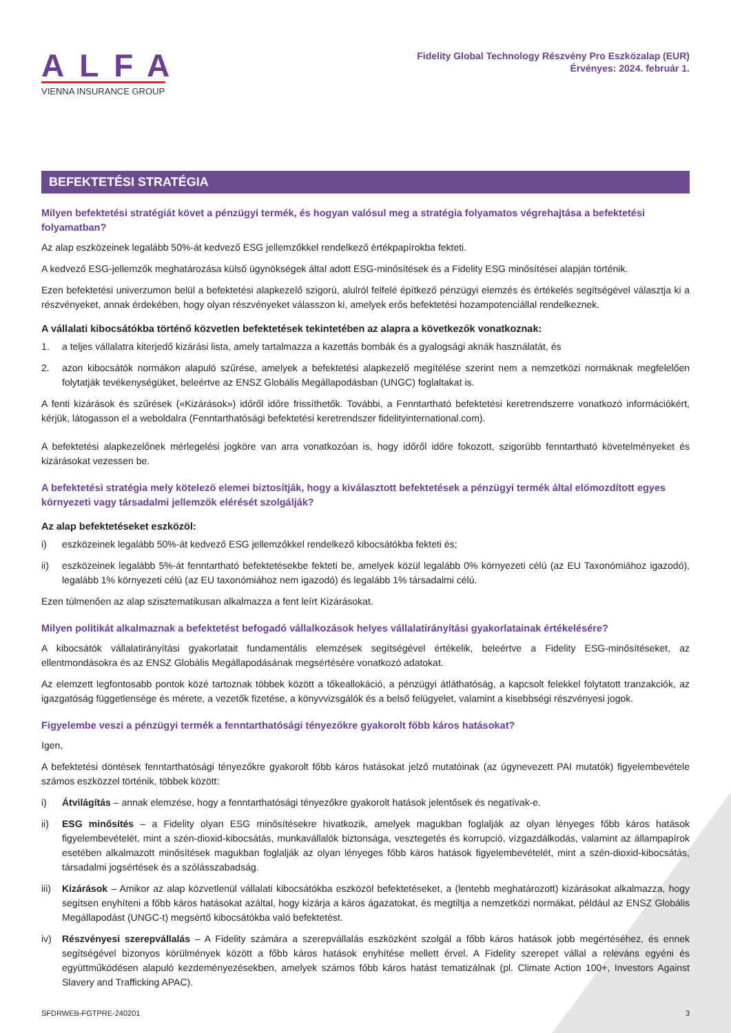ALFA
VIENNA INSURANCE GROUP
Fidelity Global Technology Részvény Pro Eszközalap (EUR)
Érvényes: 2024. február 1.
BEFEKTETÉSI STRATÉGIA
Milyen befektetési stratégiát követ a pénzügyi termék, és hogyan valósul meg a stratégia folyamatos végrehajtása a befektetési folyamatban?
Az alap eszközeinek legalább 50%-át kedvező ESG jellemzőkkel rendelkező értékpapírokba fekteti.
A kedvező ESG-jellemzők meghatározása külső ügynökségek által adott ESG-minősítések és a Fidelity ESG minősítései alapján történik.
Ezen befektetési univerzumon belül a befektetési alapkezelő szigorú, alulról felfelé építkező pénzügyi elemzés és értékelés segítségével választja ki a részvényeket, annak érdekében, hogy olyan részvényeket válasszon ki, amelyek erős befektetési hozampotenciállal rendelkeznek.
A vállalati kibocsátókba történő közvetlen befektetések tekintetében az alapra a következők vonatkoznak:
1. a teljes vállalatra kiterjedő kizárási lista, amely tartalmazza a kazettás bombák és a gyalogsági aknák használatát, és
2. azon kibocsátók normákon alapuló szűrése, amelyek a befektetési alapkezelő megítélése szerint nem a nemzetközi normáknak megfelelően folytatják tevékenységüket, beleértve az ENSZ Globális Megállapodásban (UNGC) foglaltakat is.
A fenti kizárások és szűrések («Kizárások») időről időre frissíthetők. További, a Fenntartható befektetési keretrendszerre vonatkozó információkért, kérjük, látogasson el a weboldalra (Fenntarthatósági befektetési keretrendszer fidelityinternational.com).
A befektetési alapkezelőnek mérlegelési jogköre van arra vonatkozóan is, hogy időről időre fokozott, szigorúbb fenntartható követelményeket és kizárásokat vezessen be.
A befektetési stratégia mely kötelező elemei biztosítják, hogy a kiválasztott befektetések a pénzügyi termék által előmozdított egyes környezeti vagy társadalmi jellemzők elérését szolgálják?
Az alap befektetéseket eszközöl:
i) eszközeinek legalább 50%-át kedvező ESG jellemzőkkel rendelkező kibocsátókba fekteti és;
ii) eszközeinek legalább 5%-át fenntartható befektetésekbe fekteti be, amelyek közül legalább 0% környezeti célú (az EU Taxonómiához igazodó), legalább 1% környezeti célú (az EU taxonómiához nem igazodó) és legalább 1% társadalmi célú.
Ezen túlmenően az alap szisztematikusan alkalmazza a fent leírt Kizárásokat.
Milyen politikát alkalmaznak a befektetést befogadó vállalkozások helyes vállalatirányítási gyakorlatainak értékelésére?
A kibocsátók vállalatirányítási gyakorlatait fundamentális elemzések segítségével értékelik, beleértve a Fidelity ESG-minősítéseket, az ellentmondásokra és az ENSZ Globális Megállapodásának megsértésére vonatkozó adatokat.
Az elemzett legfontosabb pontok közé tartoznak többek között a tőkeallokáció, a pénzügyi átláthatóság, a kapcsolt felekkel folytatott tranzakciók, az igazgatóság függetlensége és mérete, a vezetők fizetése, a könyvvizsgálók és a belső felügyelet, valamint a kisebbségi részvényesi jogok.
Figyelembe veszi a pénzügyi termék a fenntarthatósági tényezőkre gyakorolt főbb káros hatásokat?
Igen,
A befektetési döntések fenntarthatósági tényezőkre gyakorolt főbb káros hatásokat jelző mutatóinak (az úgynevezett PAI mutatók) figyelembevétele számos eszközzel történik, többek között:
i) Átvilágítás – annak elemzése, hogy a fenntarthatósági tényezőkre gyakorolt hatások jelentősek és negatívak-e.
ii) ESG minősítés – a Fidelity olyan ESG minősítésekre hivatkozik, amelyek magukban foglalják az olyan lényeges főbb káros hatások figyelembevételét, mint a szén-dioxid-kibocsátás, munkavállalók biztonsága, vesztegetés és korrupció, vízgazdálkodás, valamint az állampapírok esetében alkalmazott minősítések magukban foglalják az olyan lényeges főbb káros hatások figyelembevételét, mint a szén-dioxid-kibocsátás, társadalmi jogsértések és a szólásszabadság.
iii) Kizárások – Amikor az alap közvetlenül vállalati kibocsátókba eszközöl befektetéseket, a (lentebb meghatározott) kizárásokat alkalmazza, hogy segítsen enyhíteni a főbb káros hatásokat azáltal, hogy kizárja a káros ágazatokat, és megtiltja a nemzetközi normákat, például az ENSZ Globális Megállapodást (UNGC-t) megsértő kibocsátókba való befektetést.
iv) Részvényesi szerepvállalás – A Fidelity számára a szerepvállalás eszközként szolgál a főbb káros hatások jobb megértéséhez, és ennek segítségével bizonyos körülmények között a főbb káros hatások enyhítése mellett érvel. A Fidelity szerepet vállal a releváns egyéni és együttműködésen alapuló kezdeményezésekben, amelyek számos főbb káros hatást tematizálnak (pl. Climate Action 100+, Investors Against Slavery and Trafficking APAC).
SFDRWEB-FGTPRE-240201 3